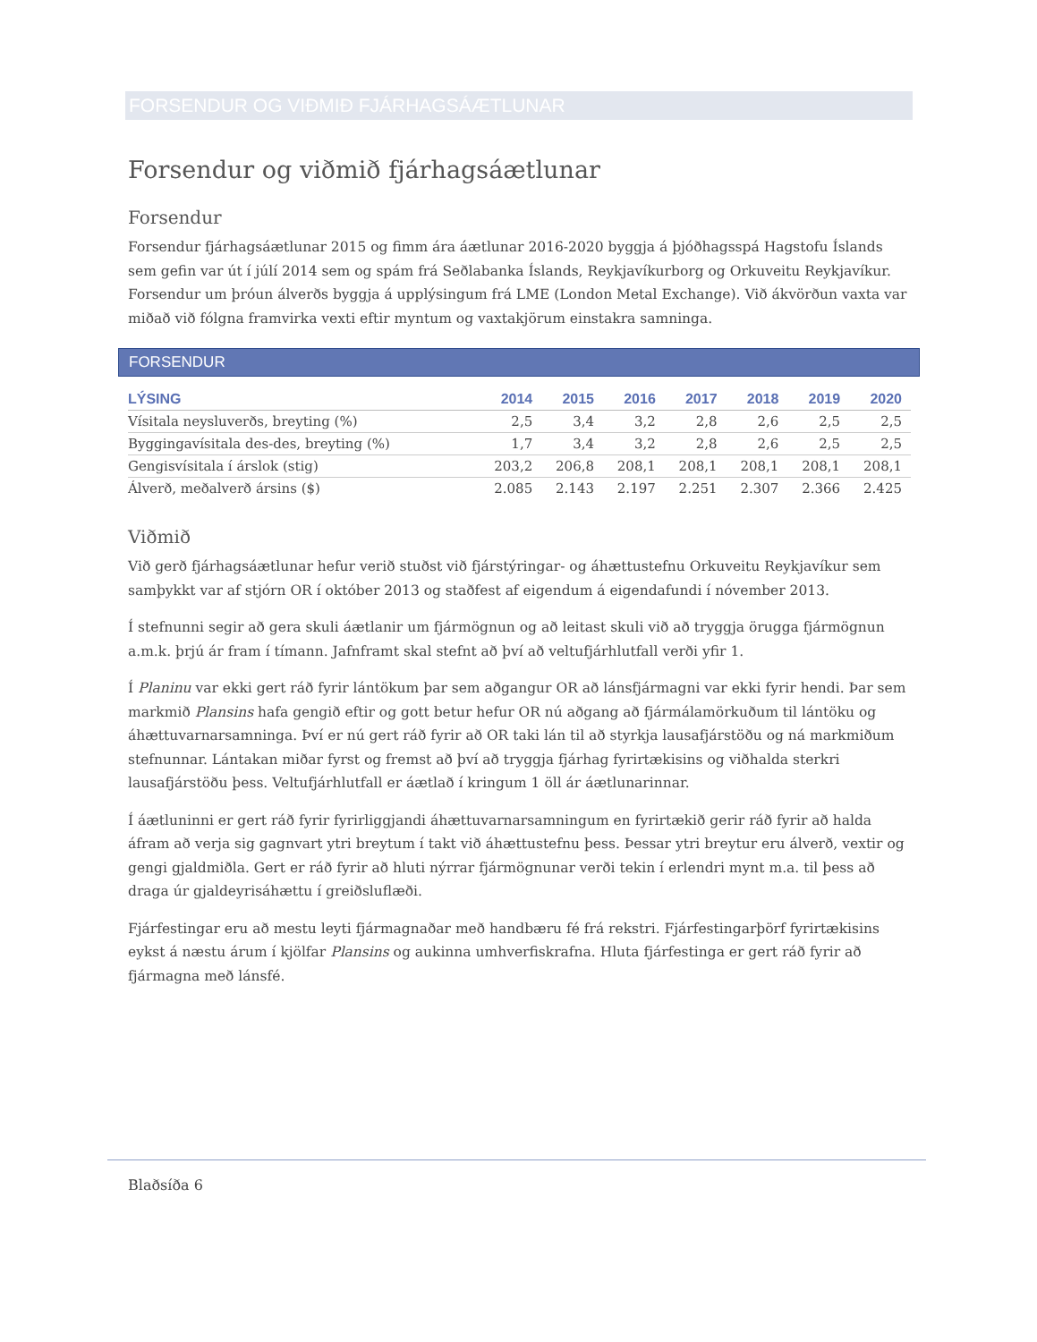FORSENDUR OG VIÐMIÐ FJÁRHAGSÁÆTLUNAR
Forsendur og viðmið fjárhagsáætlunar
Forsendur
Forsendur fjárhagsáætlunar 2015 og fimm ára áætlunar 2016-2020 byggja á þjóðhagsspá Hagstofu Íslands sem gefin var út í júlí 2014 sem og spám frá Seðlabanka Íslands, Reykjavíkurborg og Orkuveitu Reykjavíkur. Forsendur um þróun álverðs byggja á upplýsingum frá LME (London Metal Exchange). Við ákvörðun vaxta var miðað við fólgna framvirka vexti eftir myntum og vaxtakjörum einstakra samninga.
FORSENDUR
| LÝSING | 2014 | 2015 | 2016 | 2017 | 2018 | 2019 | 2020 |
| --- | --- | --- | --- | --- | --- | --- | --- |
| Vísitala neysluverðs, breyting (%) | 2,5 | 3,4 | 3,2 | 2,8 | 2,6 | 2,5 | 2,5 |
| Byggingavísitala des-des, breyting (%) | 1,7 | 3,4 | 3,2 | 2,8 | 2,6 | 2,5 | 2,5 |
| Gengisvísitala í árslok (stig) | 203,2 | 206,8 | 208,1 | 208,1 | 208,1 | 208,1 | 208,1 |
| Álverð, meðalverð ársins ($) | 2.085 | 2.143 | 2.197 | 2.251 | 2.307 | 2.366 | 2.425 |
Viðmið
Við gerð fjárhagsáætlunar hefur verið stuðst við fjárstýringar- og áhættustefnu Orkuveitu Reykjavíkur sem samþykkt var af stjórn OR í október 2013 og staðfest af eigendum á eigendafundi í nóvember 2013.
Í stefnunni segir að gera skuli áætlanir um fjármögnun og að leitast skuli við að tryggja örugga fjármögnun a.m.k. þrjú ár fram í tímann. Jafnframt skal stefnt að því að veltufjárhlutfall verði yfir 1.
Í Planinu var ekki gert ráð fyrir lántökum þar sem aðgangur OR að lánsfjármagni var ekki fyrir hendi. Þar sem markmið Plansins hafa gengið eftir og gott betur hefur OR nú aðgang að fjármálamörkuðum til lántöku og áhættuvarnarsamninga. Því er nú gert ráð fyrir að OR taki lán til að styrkja lausafjárstöðu og ná markmiðum stefnunnar. Lántakan miðar fyrst og fremst að því að tryggja fjárhag fyrirtækisins og viðhalda sterkri lausafjárstöðu þess. Veltufjárhlutfall er áætlað í kringum 1 öll ár áætlunarinnar.
Í áætluninni er gert ráð fyrir fyrirliggjandi áhættuvarnarsamningum en fyrirtækið gerir ráð fyrir að halda áfram að verja sig gagnvart ytri breytum í takt við áhættustefnu þess. Þessar ytri breytur eru álverð, vextir og gengi gjaldmiðla. Gert er ráð fyrir að hluti nýrrar fjármögnunar verði tekin í erlendri mynt m.a. til þess að draga úr gjaldeyrisáhættu í greiðsluflæði.
Fjárfestingar eru að mestu leyti fjármagnaðar með handbæru fé frá rekstri. Fjárfestingarþörf fyrirtækisins eykst á næstu árum í kjölfar Plansins og aukinna umhverfiskrafna. Hluta fjárfestinga er gert ráð fyrir að fjármagna með lánsfé.
Blaðsíða 6